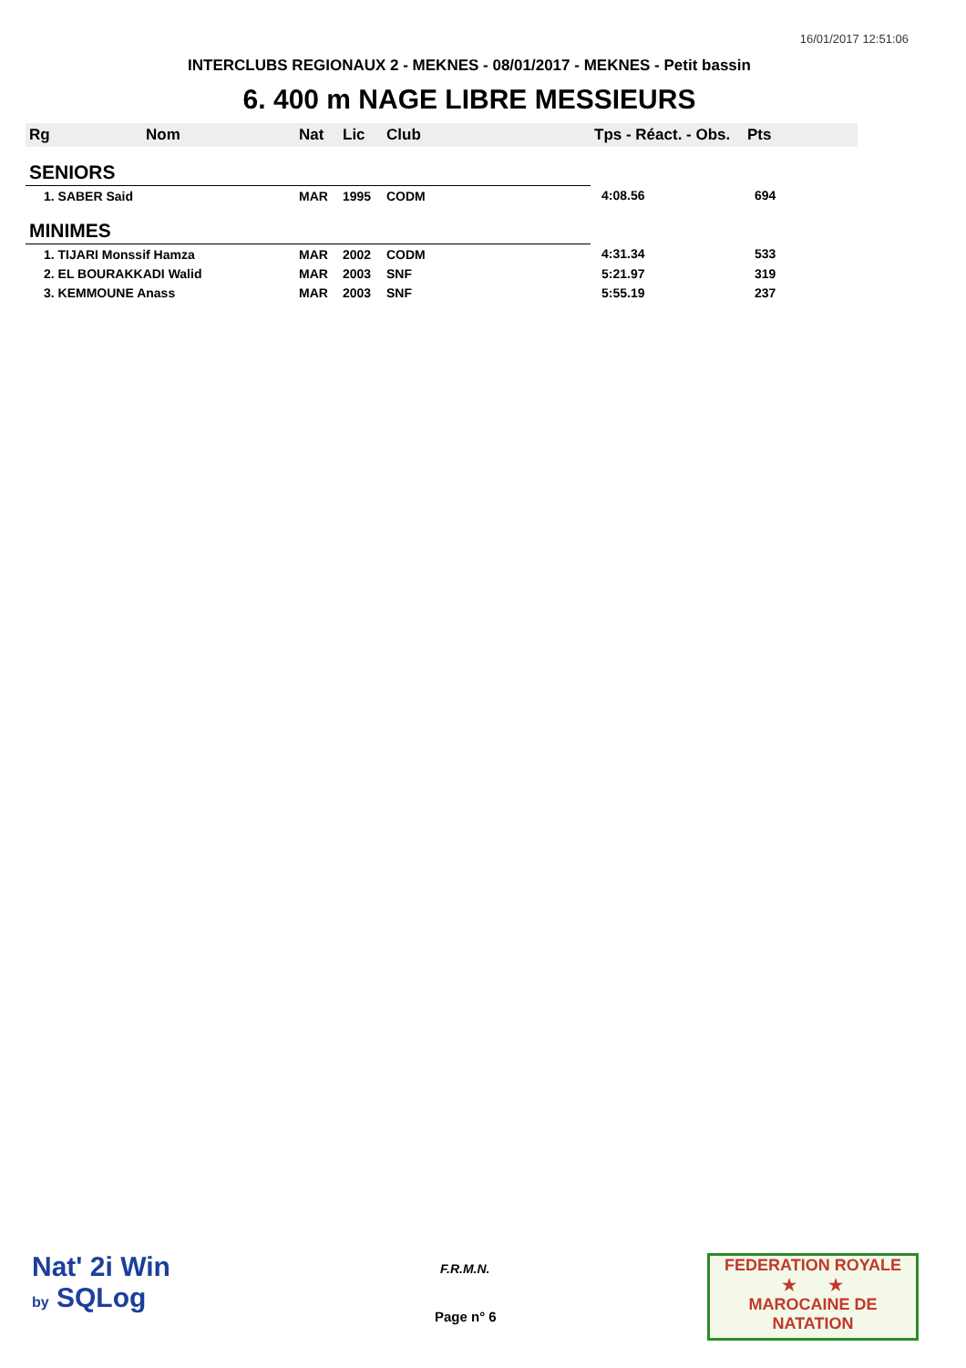16/01/2017 12:51:06
INTERCLUBS REGIONAUX 2 - MEKNES - 08/01/2017 - MEKNES - Petit bassin
6. 400 m NAGE LIBRE MESSIEURS
| Rg | Nom | Nat | Lic | Club | Tps - Réact. - Obs. | Pts |
| --- | --- | --- | --- | --- | --- | --- |
| SENIORS | | | | | | |
| 1. SABER Said | | MAR | 1995 | CODM | 4:08.56 | 694 |
| MINIMES | | | | | | |
| 1. TIJARI Monssif Hamza | | MAR | 2002 | CODM | 4:31.34 | 533 |
| 2. EL BOURAKKADI Walid | | MAR | 2003 | SNF | 5:21.97 | 319 |
| 3. KEMMOUNE Anass | | MAR | 2003 | SNF | 5:55.19 | 237 |
Nat' 2i Win
by SQLog
F.R.M.N.
Page n° 6
FEDERATION ROYALE
★ ★
MAROCAINE DE NATATION